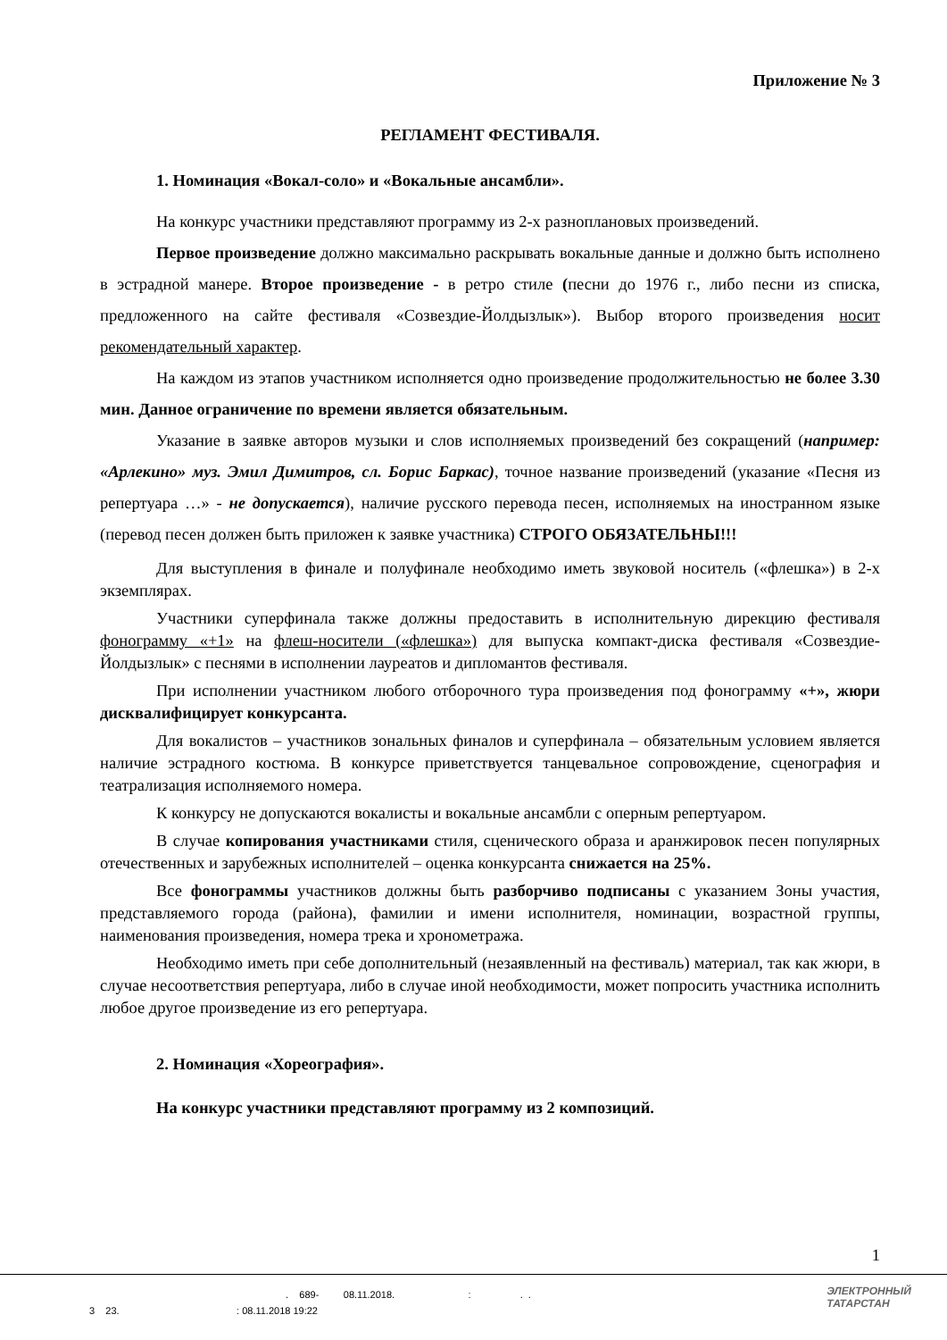Приложение № 3
РЕГЛАМЕНТ ФЕСТИВАЛЯ.
1. Номинация «Вокал-соло» и «Вокальные ансамбли».
На конкурс участники представляют программу из 2-х разноплановых произведений.
Первое произведение должно максимально раскрывать вокальные данные и должно быть исполнено в эстрадной манере. Второе произведение - в ретро стиле (песни до 1976 г., либо песни из списка, предложенного на сайте фестиваля «Созвездие-Йолдызлык»). Выбор второго произведения носит рекомендательный характер.
На каждом из этапов участником исполняется одно произведение продолжительностью не более 3.30 мин. Данное ограничение по времени является обязательным.
Указание в заявке авторов музыки и слов исполняемых произведений без сокращений (например: «Арлекино» муз. Эмил Димитров, сл. Борис Баркас), точное название произведений (указание «Песня из репертуара …» - не допускается), наличие русского перевода песен, исполняемых на иностранном языке (перевод песен должен быть приложен к заявке участника) СТРОГО ОБЯЗАТЕЛЬНЫ!!!
Для выступления в финале и полуфинале необходимо иметь звуковой носитель («флешка») в 2-х экземплярах.
Участники суперфинала также должны предоставить в исполнительную дирекцию фестиваля фонограмму «+1» на флеш-носители («флешка») для выпуска компакт-диска фестиваля «Созвездие-Йолдызлык» с песнями в исполнении лауреатов и дипломантов фестиваля.
При исполнении участником любого отборочного тура произведения под фонограмму «+», жюри дисквалифицирует конкурсанта.
Для вокалистов – участников зональных финалов и суперфинала – обязательным условием является наличие эстрадного костюма. В конкурсе приветствуется танцевальное сопровождение, сценография и театрализация исполняемого номера.
К конкурсу не допускаются вокалисты и вокальные ансамбли с оперным репертуаром.
В случае копирования участниками стиля, сценического образа и аранжировок песен популярных отечественных и зарубежных исполнителей – оценка конкурсанта снижается на 25%.
Все фонограммы участников должны быть разборчиво подписаны с указанием Зоны участия, представляемого города (района), фамилии и имени исполнителя, номинации, возрастной группы, наименования произведения, номера трека и хронометража.
Необходимо иметь при себе дополнительный (незаявленный на фестиваль) материал, так как жюри, в случае несоответствия репертуара, либо в случае иной необходимости, может попросить участника исполнить любое другое произведение из его репертуара.
2. Номинация «Хореография».
На конкурс участники представляют программу из 2 композиций.
1
. 689- 08.11.2018. : . .
3 23. : 08.11.2018 19:22
ЭЛЕКТРОННЫЙ
ТАТАРСТАН